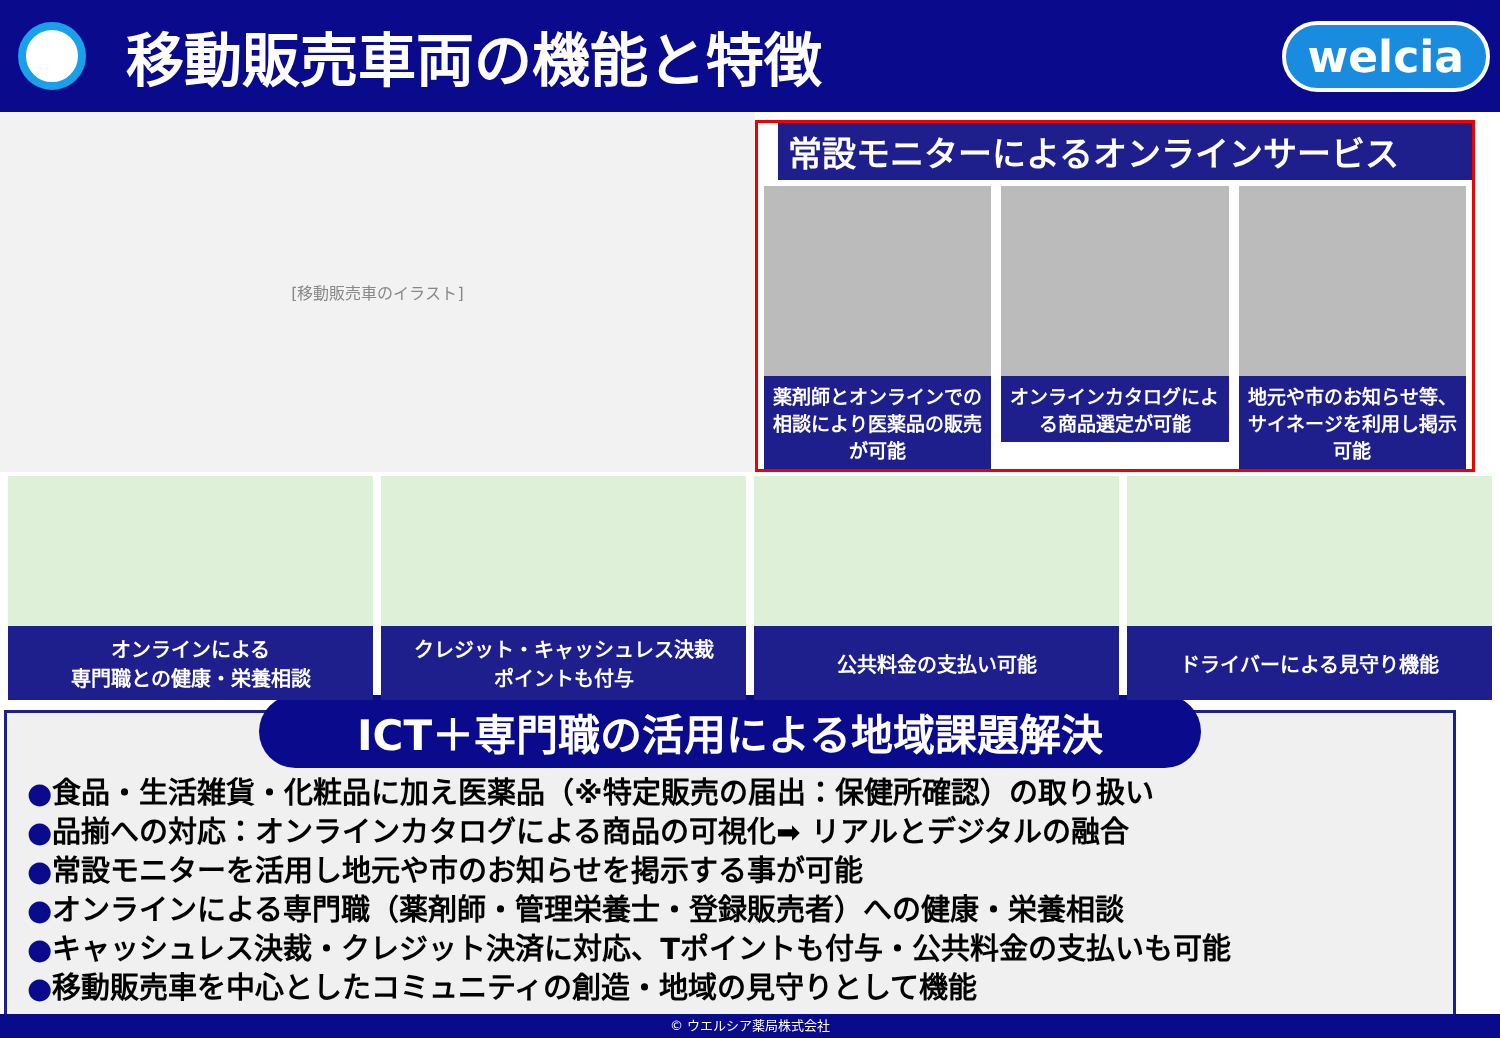移動販売車両の機能と特徴
welcia
[移動販売車のイラスト]
常設モニターによるオンラインサービス
薬剤師とオンラインでの相談により医薬品の販売が可能
オンラインカタログによる商品選定が可能
地元や市のお知らせ等、サイネージを利用し掲示可能
オンラインによる
専門職との健康・栄養相談
クレジット・キャッシュレス決裁
ポイントも付与
公共料金の支払い可能 ドライバーによる見守り機能
ICT＋専門職の活用による地域課題解決
●食品・生活雑貨・化粧品に加え医薬品（※特定販売の届出：保健所確認）の取り扱い
●品揃への対応：オンラインカタログによる商品の可視化➡ リアルとデジタルの融合
●常設モニターを活用し地元や市のお知らせを掲示する事が可能
●オンラインによる専門職（薬剤師・管理栄養士・登録販売者）への健康・栄養相談
●キャッシュレス決裁・クレジット決済に対応、Tポイントも付与・公共料金の支払いも可能
●移動販売車を中心としたコミュニティの創造・地域の見守りとして機能
© ウエルシア薬局株式会社